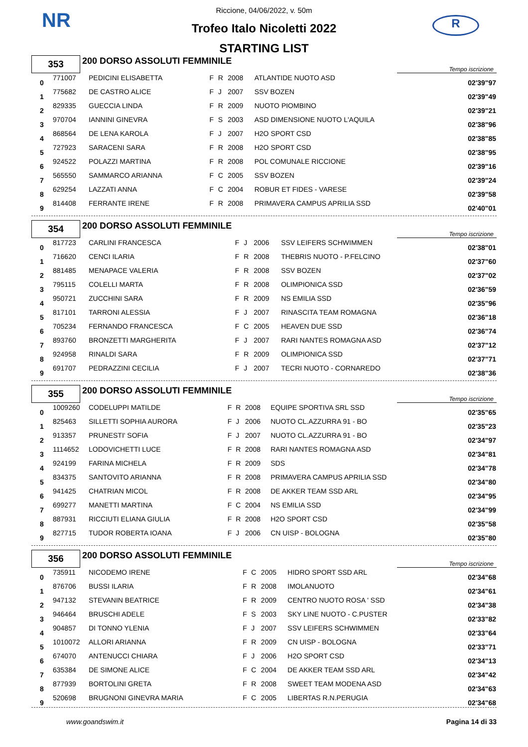NR R
Riccione, 04/06/2022, v. 50m
Trofeo Italo Nicoletti 2022
STARTING LIST
| 353 | 200 DORSO ASSOLUTI FEMMINILE | Tempo iscrizione |
| 0 | 771007 | PEDICINI ELISABETTA | F | R | 2008 | ATLANTIDE NUOTO ASD | 02'39"97 |
| 1 | 775682 | DE CASTRO ALICE | F | J | 2007 | SSV BOZEN | 02'39"49 |
| 2 | 829335 | GUECCIA LINDA | F | R | 2009 | NUOTO PIOMBINO | 02'39"21 |
| 3 | 970704 | IANNINI GINEVRA | F | S | 2003 | ASD DIMENSIONE NUOTO L'AQUILA | 02'38"96 |
| 4 | 868564 | DE LENA KAROLA | F | J | 2007 | H2O SPORT CSD | 02'38"85 |
| 5 | 727923 | SARACENI SARA | F | R | 2008 | H2O SPORT CSD | 02'38"95 |
| 6 | 924522 | POLAZZI MARTINA | F | R | 2008 | POL COMUNALE RICCIONE | 02'39"16 |
| 7 | 565550 | SAMMARCO ARIANNA | F | C | 2005 | SSV BOZEN | 02'39"24 |
| 8 | 629254 | LAZZATI ANNA | F | C | 2004 | ROBUR ET FIDES - VARESE | 02'39"58 |
| 9 | 814408 | FERRANTE IRENE | F | R | 2008 | PRIMAVERA CAMPUS APRILIA SSD | 02'40"01 |
| 354 | 200 DORSO ASSOLUTI FEMMINILE | Tempo iscrizione |
| 0 | 817723 | CARLINI FRANCESCA | F | J | 2006 | SSV LEIFERS SCHWIMMEN | 02'38"01 |
| 1 | 716620 | CENCI ILARIA | F | R | 2008 | THEBRIS NUOTO - P.FELCINO | 02'37"60 |
| 2 | 881485 | MENAPACE VALERIA | F | R | 2008 | SSV BOZEN | 02'37"02 |
| 3 | 795115 | COLELLI MARTA | F | R | 2008 | OLIMPIONICA SSD | 02'36"59 |
| 4 | 950721 | ZUCCHINI SARA | F | R | 2009 | NS EMILIA SSD | 02'35"96 |
| 5 | 817101 | TARRONI ALESSIA | F | J | 2007 | RINASCITA TEAM ROMAGNA | 02'36"18 |
| 6 | 705234 | FERNANDO FRANCESCA | F | C | 2005 | HEAVEN DUE SSD | 02'36"74 |
| 7 | 893760 | BRONZETTI MARGHERITA | F | J | 2007 | RARI NANTES ROMAGNA ASD | 02'37"12 |
| 8 | 924958 | RINALDI SARA | F | R | 2009 | OLIMPIONICA SSD | 02'37"71 |
| 9 | 691707 | PEDRAZZINI CECILIA | F | J | 2007 | TECRI NUOTO - CORNAREDO | 02'38"36 |
| 355 | 200 DORSO ASSOLUTI FEMMINILE | Tempo iscrizione |
| 0 | 1009260 | CODELUPPI MATILDE | F | R | 2008 | EQUIPE SPORTIVA SRL SSD | 02'35"65 |
| 1 | 825463 | SILLETTI SOPHIA AURORA | F | J | 2006 | NUOTO CL.AZZURRA 91 - BO | 02'35"23 |
| 2 | 913357 | PRUNESTI' SOFIA | F | J | 2007 | NUOTO CL.AZZURRA 91 - BO | 02'34"97 |
| 3 | 1114652 | LODOVICHETTI LUCE | F | R | 2008 | RARI NANTES ROMAGNA ASD | 02'34"81 |
| 4 | 924199 | FARINA MICHELA | F | R | 2009 | SDS | 02'34"78 |
| 5 | 834375 | SANTOVITO ARIANNA | F | R | 2008 | PRIMAVERA CAMPUS APRILIA SSD | 02'34"80 |
| 6 | 941425 | CHATRIAN MICOL | F | R | 2008 | DE AKKER TEAM SSD ARL | 02'34"95 |
| 7 | 699277 | MANETTI MARTINA | F | C | 2004 | NS EMILIA SSD | 02'34"99 |
| 8 | 887931 | RICCIUTI ELIANA GIULIA | F | R | 2008 | H2O SPORT CSD | 02'35"58 |
| 9 | 827715 | TUDOR ROBERTA IOANA | F | J | 2006 | CN UISP - BOLOGNA | 02'35"80 |
| 356 | 200 DORSO ASSOLUTI FEMMINILE | Tempo iscrizione |
| 0 | 735911 | NICODEMO IRENE | F | C | 2005 | HIDRO SPORT SSD ARL | 02'34"68 |
| 1 | 876706 | BUSSI ILARIA | F | R | 2008 | IMOLANUOTO | 02'34"61 |
| 2 | 947132 | STEVANIN BEATRICE | F | R | 2009 | CENTRO NUOTO ROSA ' SSD | 02'34"38 |
| 3 | 946464 | BRUSCHI ADELE | F | S | 2003 | SKY LINE NUOTO - C.PUSTER | 02'33"82 |
| 4 | 904857 | DI TONNO YLENIA | F | J | 2007 | SSV LEIFERS SCHWIMMEN | 02'33"64 |
| 5 | 1010072 | ALLORI ARIANNA | F | R | 2009 | CN UISP - BOLOGNA | 02'33"71 |
| 6 | 674070 | ANTENUCCI CHIARA | F | J | 2006 | H2O SPORT CSD | 02'34"13 |
| 7 | 635384 | DE SIMONE ALICE | F | C | 2004 | DE AKKER TEAM SSD ARL | 02'34"42 |
| 8 | 877939 | BORTOLINI GRETA | F | R | 2008 | SWEET TEAM MODENA ASD | 02'34"63 |
| 9 | 520698 | BRUGNONI GINEVRA MARIA | F | C | 2005 | LIBERTAS R.N.PERUGIA | 02'34"68 |
www.goandswim.it Pagina 14 di 33